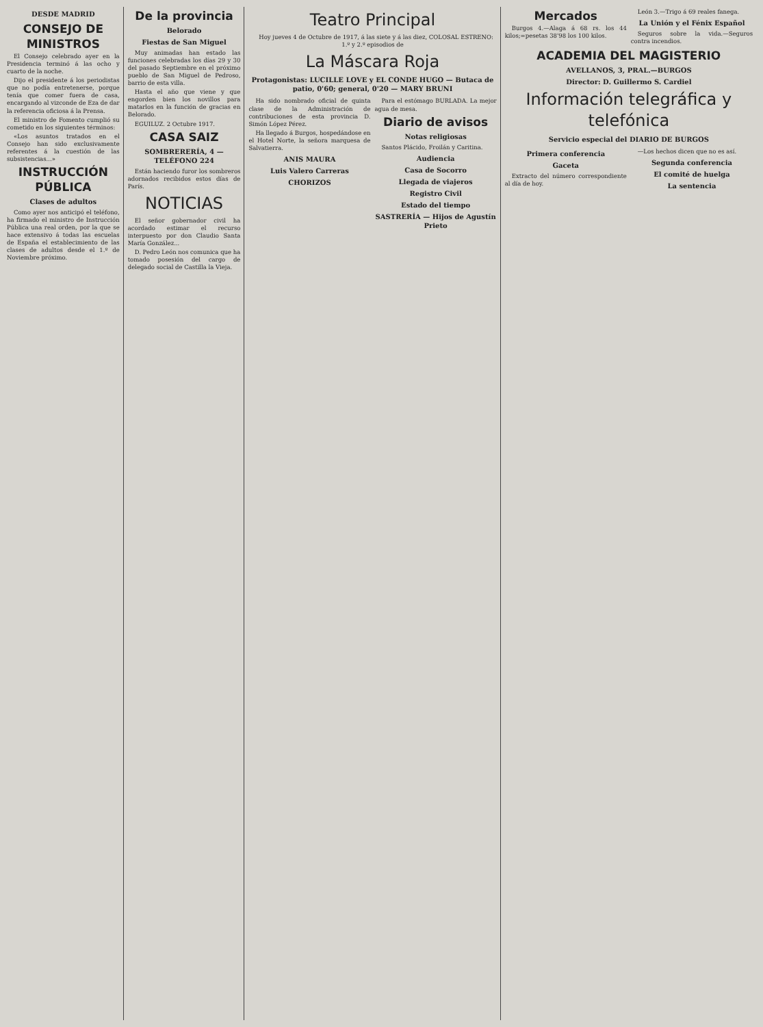DESDE MADRID
CONSEJO DE MINISTROS
El Consejo celebrado ayer en la Presidencia terminó á las ocho y cuarto de la noche.
Dijo el presidente á los periodistas que no podía entretenerse, porque tenía que comer fuera de casa, encargando al vizconde de Eza de dar la referencia oficiosa á la Prensa.
El ministro de Fomento cumplió su cometido en los siguientes términos:
«Los asuntos tratados en el Consejo han sido exclusivamente referentes á la cuestión de las subsistencias...»
INSTRUCCIÓN PÚBLICA
Clases de adultos
Como ayer nos anticipó el teléfono, ha firmado el ministro de Instrucción Pública una real orden, por la que se hace extensivo á todas las escuelas de España el establecimiento de las clases de adultos desde el 1.º de Noviembre próximo.
De la provincia
Belorado
Fiestas de San Miguel
Muy animadas han estado las funciones celebradas los días 29 y 30 del pasado Septiembre en el próximo pueblo de San Miguel de Pedroso, barrio de esta villa.
Hasta el año que viene y que engorden bien los novillos para matarlos en la función de gracias en Belorado.
EGUILUZ. 2 Octubre 1917.
CASA SAIZ
SOMBRERERÍA, 4 — TELÉFONO 224
Están haciendo furor los sombreros adornados recibidos estos días de París.
NOTICIAS
El señor gobernador civil ha acordado estimar el recurso interpuesto por don Claudio Santa María González...
D. Pedro León nos comunica que ha tomado posesión del cargo de delegado social de Castilla la Vieja.
Teatro Principal
Hoy jueves 4 de Octubre de 1917, á las siete y á las diez, COLOSAL ESTRENO: 1.º y 2.º episodios de
La Máscara Roja
Protagonistas: LUCILLE LOVE y EL CONDE HUGO — Butaca de patio, 0'60; general, 0'20 — MARY BRUNI
Ha sido nombrado oficial de quinta clase de la Administración de contribuciones de esta provincia D. Simón López Pérez.
Ha llegado á Burgos, hospedándose en el Hotel Norte, la señora marquesa de Salvatierra.
ANIS MAURA
Luis Valero Carreras
CHORIZOS
Para el estómago BURLADA. La mejor agua de mesa.
Diario de avisos
Notas religiosas
Santos Plácido, Froilán y Caritina.
Audiencia
Casa de Socorro
Llegada de viajeros
Registro Civil
Estado del tiempo
SASTRERÍA — Hijos de Agustín Prieto
Mercados
Burgos 4.—Alaga á 68 rs. los 44 kilos;=pesetas 38'98 los 100 kilos.
León 3.—Trigo á 69 reales fanega.
La Unión y el Fénix Español
Seguros sobre la vida.—Seguros contra incendios.
ACADEMIA DEL MAGISTERIO
AVELLANOS, 3, PRAL.—BURGOS
Director: D. Guillermo S. Cardiel
Información telegráfica y telefónica
Servicio especial del DIARIO DE BURGOS
Primera conferencia
Gaceta
Extracto del número correspondiente al día de hoy.
—Los hechos dicen que no es así.
Segunda conferencia
El comité de huelga
La sentencia